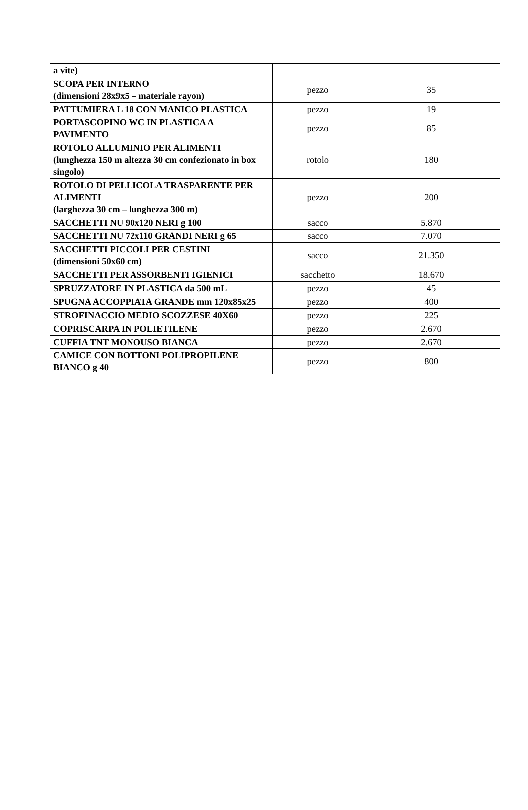| a vite) | | |
| SCOPA PER INTERNO (dimensioni 28x9x5 – materiale rayon) | pezzo | 35 |
| PATTUMIERA L 18 CON MANICO PLASTICA | pezzo | 19 |
| PORTASCOPINO WC IN PLASTICA A PAVIMENTO | pezzo | 85 |
| ROTOLO ALLUMINIO PER ALIMENTI (lunghezza 150 m altezza 30 cm confezionato in box singolo) | rotolo | 180 |
| ROTOLO DI PELLICOLA TRASPARENTE PER ALIMENTI (larghezza 30 cm – lunghezza 300 m) | pezzo | 200 |
| SACCHETTI NU 90x120 NERI g 100 | sacco | 5.870 |
| SACCHETTI NU 72x110 GRANDI NERI g 65 | sacco | 7.070 |
| SACCHETTI PICCOLI PER CESTINI (dimensioni 50x60 cm) | sacco | 21.350 |
| SACCHETTI PER ASSORBENTI IGIENICI | sacchetto | 18.670 |
| SPRUZZATORE IN PLASTICA da 500 mL | pezzo | 45 |
| SPUGNA ACCOPPIATA GRANDE mm 120x85x25 | pezzo | 400 |
| STROFINACCIO MEDIO SCOZZESE 40X60 | pezzo | 225 |
| COPRISCARPA IN POLIETILENE | pezzo | 2.670 |
| CUFFIA TNT MONOUSO BIANCA | pezzo | 2.670 |
| CAMICE CON BOTTONI POLIPROPILENE BIANCO g 40 | pezzo | 800 |